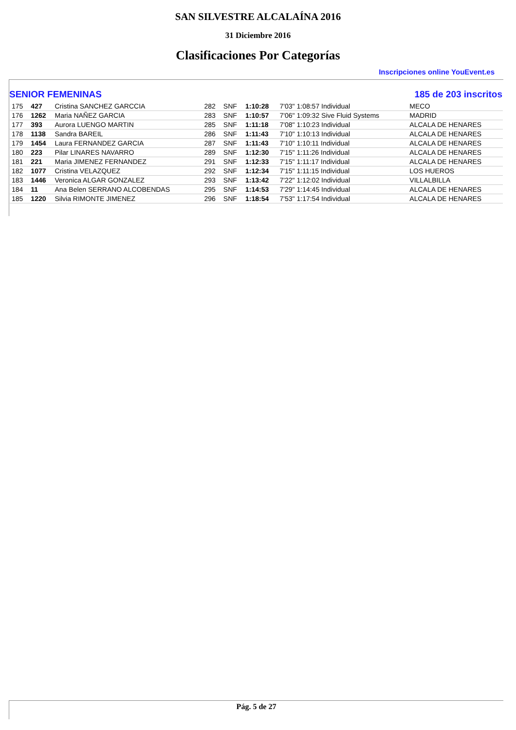SAN SILVESTRE ALCALAÍNA 2016
31 Diciembre 2016
Clasificaciones Por Categorías
Inscripciones online YouEvent.es
SENIOR FEMENINAS 185 de 203 inscritos
| 175 | 427 | Cristina SANCHEZ GARCCIA | 282 | SNF | 1:10:28 | 7'03" 1:08:57 Individual | MECO |
| 176 | 1262 | Maria NAÑEZ GARCIA | 283 | SNF | 1:10:57 | 7'06" 1:09:32 Sive Fluid Systems | MADRID |
| 177 | 393 | Aurora LUENGO MARTIN | 285 | SNF | 1:11:18 | 7'08" 1:10:23 Individual | ALCALA DE HENARES |
| 178 | 1138 | Sandra BAREIL | 286 | SNF | 1:11:43 | 7'10" 1:10:13 Individual | ALCALA DE HENARES |
| 179 | 1454 | Laura FERNANDEZ GARCIA | 287 | SNF | 1:11:43 | 7'10" 1:10:11 Individual | ALCALA DE HENARES |
| 180 | 223 | Pilar LINARES NAVARRO | 289 | SNF | 1:12:30 | 7'15" 1:11:26 Individual | ALCALA DE HENARES |
| 181 | 221 | Maria JIMENEZ FERNANDEZ | 291 | SNF | 1:12:33 | 7'15" 1:11:17 Individual | ALCALA DE HENARES |
| 182 | 1077 | Cristina VELAZQUEZ | 292 | SNF | 1:12:34 | 7'15" 1:11:15 Individual | LOS HUEROS |
| 183 | 1446 | Veronica ALGAR GONZALEZ | 293 | SNF | 1:13:42 | 7'22" 1:12:02 Individual | VILLALBILLA |
| 184 | 11 | Ana Belen SERRANO ALCOBENDAS | 295 | SNF | 1:14:53 | 7'29" 1:14:45 Individual | ALCALA DE HENARES |
| 185 | 1220 | Silvia RIMONTE JIMENEZ | 296 | SNF | 1:18:54 | 7'53" 1:17:54 Individual | ALCALA DE HENARES |
Pág. 5 de 27